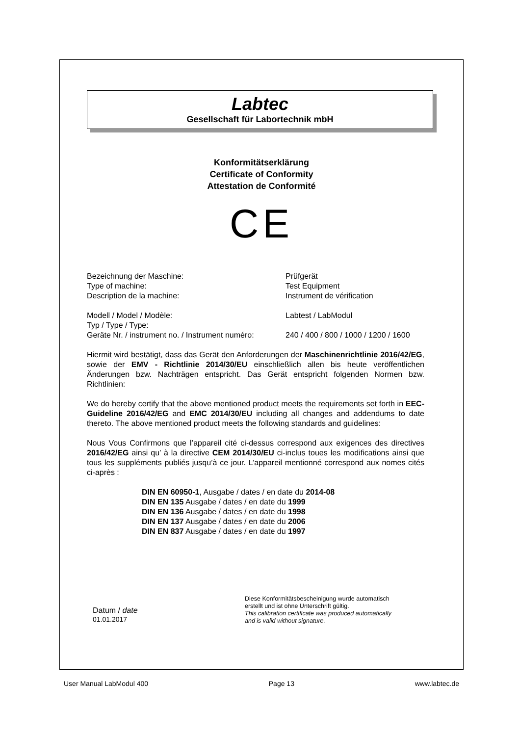Labtec
Gesellschaft für Labortechnik mbH
Konformitätserklärung
Certificate of Conformity
Attestation de Conformité
CE
| Bezeichnung der Maschine: | Prüfgerät |
| Type of machine: | Test Equipment |
| Description de la machine: | Instrument de vérification |
| Modell / Model / Modèle: | Labtest / LabModul |
| Typ / Type / Type: | |
| Geräte Nr. / instrument no. / Instrument numéro: | 240 / 400 / 800 / 1000 / 1200 / 1600 |
Hiermit wird bestätigt, dass das Gerät den Anforderungen der Maschinenrichtlinie 2016/42/EG, sowie der EMV - Richtlinie 2014/30/EU einschließlich allen bis heute veröffentlichen Änderungen bzw. Nachträgen entspricht. Das Gerät entspricht folgenden Normen bzw. Richtlinien:
We do hereby certify that the above mentioned product meets the requirements set forth in EEC-Guideline 2016/42/EG and EMC 2014/30/EU including all changes and addendums to date thereto. The above mentioned product meets the following standards and guidelines:
Nous Vous Confirmons que l’appareil cité ci-dessus correspond aux exigences des directives 2016/42/EG ainsi qu’ à la directive CEM 2014/30/EU ci-inclus toues les modifications ainsi que tous les suppléments publiés jusqu’à ce jour. L’appareil mentionné correspond aux nomes cités ci-après :
DIN EN 60950-1, Ausgabe / dates / en date du 2014-08
DIN EN 135 Ausgabe / dates / en date du 1999
DIN EN 136 Ausgabe / dates / en date du 1998
DIN EN 137 Ausgabe / dates / en date du 2006
DIN EN 837 Ausgabe / dates / en date du 1997
Datum / date
01.01.2017
Diese Konformitätsbescheinigung wurde automatisch
erstellt und ist ohne Unterschrift gültig.
This calibration certificate was produced automatically
and is valid without signature.
User Manual LabModul 400 Page 13 www.labtec.de